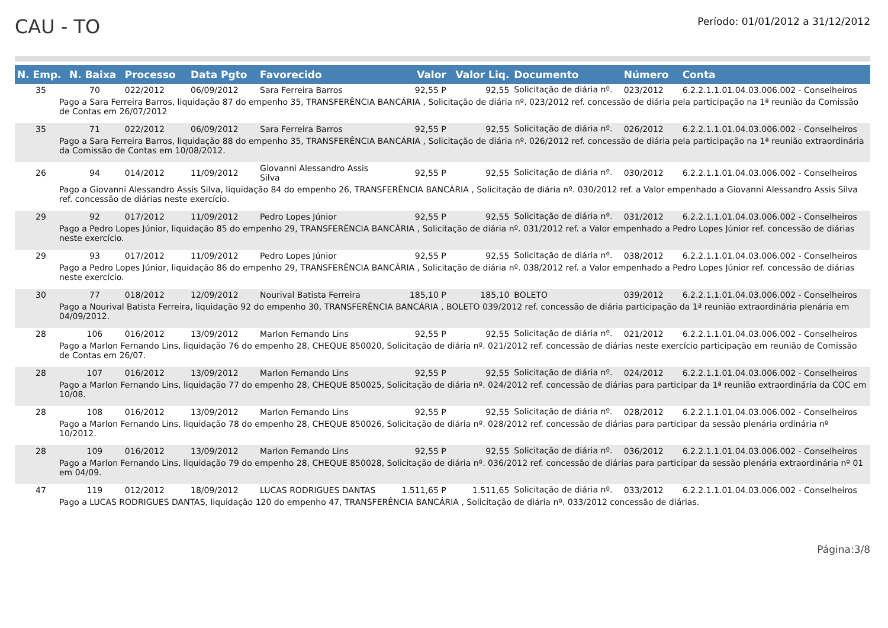CAU - TO
Período: 01/01/2012 a 31/12/2012
| N. Emp. | N. Baixa | Processo | Data Pgto | Favorecido | Valor | Valor Liq. | Documento | Número | Conta |
| --- | --- | --- | --- | --- | --- | --- | --- | --- | --- |
| 35 | 70 | 022/2012 | 06/09/2012 | Sara Ferreira Barros | 92,55 P | 92,55 | Solicitação de diária nº. | 023/2012 | 6.2.2.1.1.01.04.03.006.002 - Conselheiros |
| Pago a Sara Ferreira Barros, liquidação 87 do empenho 35, TRANSFERÊNCIA BANCÁRIA , Solicitação de diária nº. 023/2012 ref. concessão de diária pela participação na 1ª reunião da Comissão de Contas em 26/07/2012 | | | | | | | | | |
| 35 | 71 | 022/2012 | 06/09/2012 | Sara Ferreira Barros | 92,55 P | 92,55 | Solicitação de diária nº. | 026/2012 | 6.2.2.1.1.01.04.03.006.002 - Conselheiros |
| Pago a Sara Ferreira Barros, liquidação 88 do empenho 35, TRANSFERÊNCIA BANCÁRIA , Solicitação de diária nº. 026/2012 ref. concessão de diária pela participação na 1ª reunião extraordinária da Comissão de Contas em 10/08/2012. | | | | | | | | | |
| 26 | 94 | 014/2012 | 11/09/2012 | Giovanni Alessandro Assis Silva | 92,55 P | 92,55 | Solicitação de diária nº. | 030/2012 | 6.2.2.1.1.01.04.03.006.002 - Conselheiros |
| Pago a Giovanni Alessandro Assis Silva, liquidação 84 do empenho 26, TRANSFERÊNCIA BANCÁRIA , Solicitação de diária nº. 030/2012 ref. a Valor empenhado a Giovanni Alessandro Assis Silva ref. concessão de diárias neste exercício. | | | | | | | | | |
| 29 | 92 | 017/2012 | 11/09/2012 | Pedro Lopes Júnior | 92,55 P | 92,55 | Solicitação de diária nº. | 031/2012 | 6.2.2.1.1.01.04.03.006.002 - Conselheiros |
| Pago a Pedro Lopes Júnior, liquidação 85 do empenho 29, TRANSFERÊNCIA BANCÁRIA , Solicitação de diária nº. 031/2012 ref. a Valor empenhado a Pedro Lopes Júnior ref. concessão de diárias neste exercício. | | | | | | | | | |
| 29 | 93 | 017/2012 | 11/09/2012 | Pedro Lopes Júnior | 92,55 P | 92,55 | Solicitação de diária nº. | 038/2012 | 6.2.2.1.1.01.04.03.006.002 - Conselheiros |
| Pago a Pedro Lopes Júnior, liquidação 86 do empenho 29, TRANSFERÊNCIA BANCÁRIA , Solicitação de diária nº. 038/2012 ref. a Valor empenhado a Pedro Lopes Júnior ref. concessão de diárias neste exercício. | | | | | | | | | |
| 30 | 77 | 018/2012 | 12/09/2012 | Nourival Batista Ferreira | 185,10 P | 185,10 | BOLETO | 039/2012 | 6.2.2.1.1.01.04.03.006.002 - Conselheiros |
| Pago a Nourival Batista Ferreira, liquidação 92 do empenho 30, TRANSFERÊNCIA BANCÁRIA , BOLETO 039/2012 ref. concessão de diária participação da 1ª reunião extraordinária plenária em 04/09/2012. | | | | | | | | | |
| 28 | 106 | 016/2012 | 13/09/2012 | Marlon Fernando Lins | 92,55 P | 92,55 | Solicitação de diária nº. | 021/2012 | 6.2.2.1.1.01.04.03.006.002 - Conselheiros |
| Pago a Marlon Fernando Lins, liquidação 76 do empenho 28, CHEQUE 850020, Solicitação de diária nº. 021/2012 ref. concessão de diárias neste exercício participação em reunião de Comissão de Contas em 26/07. | | | | | | | | | |
| 28 | 107 | 016/2012 | 13/09/2012 | Marlon Fernando Lins | 92,55 P | 92,55 | Solicitação de diária nº. | 024/2012 | 6.2.2.1.1.01.04.03.006.002 - Conselheiros |
| Pago a Marlon Fernando Lins, liquidação 77 do empenho 28, CHEQUE 850025, Solicitação de diária nº. 024/2012 ref. concessão de diárias para participar da 1ª reunião extraordinária da COC em 10/08. | | | | | | | | | |
| 28 | 108 | 016/2012 | 13/09/2012 | Marlon Fernando Lins | 92,55 P | 92,55 | Solicitação de diária nº. | 028/2012 | 6.2.2.1.1.01.04.03.006.002 - Conselheiros |
| Pago a Marlon Fernando Lins, liquidação 78 do empenho 28, CHEQUE 850026, Solicitação de diária nº. 028/2012 ref. concessão de diárias para participar da sessão plenária ordinária nº 10/2012. | | | | | | | | | |
| 28 | 109 | 016/2012 | 13/09/2012 | Marlon Fernando Lins | 92,55 P | 92,55 | Solicitação de diária nº. | 036/2012 | 6.2.2.1.1.01.04.03.006.002 - Conselheiros |
| Pago a Marlon Fernando Lins, liquidação 79 do empenho 28, CHEQUE 850028, Solicitação de diária nº. 036/2012 ref. concessão de diárias para participar da sessão plenária extraordinária nº 01 em 04/09. | | | | | | | | | |
| 47 | 119 | 012/2012 | 18/09/2012 | LUCAS RODRIGUES DANTAS | 1.511,65 P | 1.511,65 | Solicitação de diária nº. | 033/2012 | 6.2.2.1.1.01.04.03.006.002 - Conselheiros |
| Pago a LUCAS RODRIGUES DANTAS, liquidação 120 do empenho 47, TRANSFERÊNCIA BANCÁRIA , Solicitação de diária nº. 033/2012 concessão de diárias. | | | | | | | | | |
Página:3/8